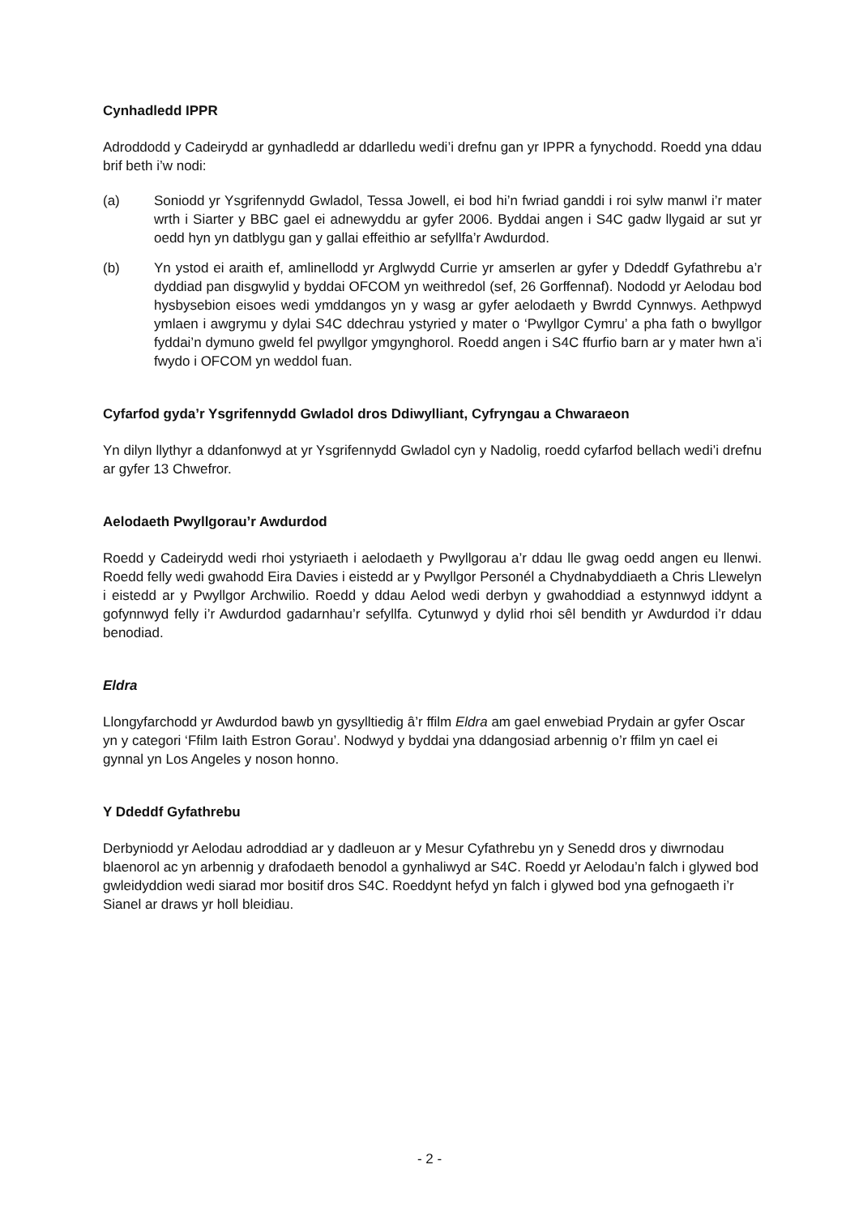Cynhadledd IPPR
Adroddodd y Cadeirydd ar gynhadledd ar ddarlledu wedi’i drefnu gan yr IPPR a fynychodd. Roedd yna ddau brif beth i’w nodi:
(a) Soniodd yr Ysgrifennydd Gwladol, Tessa Jowell, ei bod hi’n fwriad ganddi i roi sylw manwl i’r mater wrth i Siarter y BBC gael ei adnewyddu ar gyfer 2006. Byddai angen i S4C gadw llygaid ar sut yr oedd hyn yn datblygu gan y gallai effeithio ar sefyllfa’r Awdurdod.
(b) Yn ystod ei araith ef, amlinellodd yr Arglwydd Currie yr amserlen ar gyfer y Ddeddf Gyfathrebu a’r dyddiad pan disgwylid y byddai OFCOM yn weithredol (sef, 26 Gorffennaf). Nododd yr Aelodau bod hysbysebion eisoes wedi ymddangos yn y wasg ar gyfer aelodaeth y Bwrdd Cynnwys. Aethpwyd ymlaen i awgrymu y dylai S4C ddechrau ystyried y mater o ‘Pwyllgor Cymru’ a pha fath o bwyllgor fyddai’n dymuno gweld fel pwyllgor ymgynghorol. Roedd angen i S4C ffurfio barn ar y mater hwn a’i fwydo i OFCOM yn weddol fuan.
Cyfarfod gyda’r Ysgrifennydd Gwladol dros Ddiwylliant, Cyfryngau a Chwaraeon
Yn dilyn llythyr a ddanfonwyd at yr Ysgrifennydd Gwladol cyn y Nadolig, roedd cyfarfod bellach wedi’i drefnu ar gyfer 13 Chwefror.
Aelodaeth Pwyllgorau’r Awdurdod
Roedd y Cadeirydd wedi rhoi ystyriaeth i aelodaeth y Pwyllgorau a’r ddau lle gwag oedd angen eu llenwi. Roedd felly wedi gwahodd Eira Davies i eistedd ar y Pwyllgor Personél a Chydnabyddiaeth a Chris Llewelyn i eistedd ar y Pwyllgor Archwilio. Roedd y ddau Aelod wedi derbyn y gwahoddiad a estynnwyd iddynt a gofynnwyd felly i’r Awdurdod gadarnhau’r sefyllfa. Cytunwyd y dylid rhoi sêl bendith yr Awdurdod i’r ddau benodiad.
Eldra
Llongyfarchodd yr Awdurdod bawb yn gysylltiedig â’r ffilm Eldra am gael enwebiad Prydain ar gyfer Oscar yn y categori ‘Ffilm Iaith Estron Gorau’. Nodwyd y byddai yna ddangosiad arbennig o’r ffilm yn cael ei gynnal yn Los Angeles y noson honno.
Y Ddeddf Gyfathrebu
Derbyniodd yr Aelodau adroddiad ar y dadleuon ar y Mesur Cyfathrebu yn y Senedd dros y diwrnodau blaenorol ac yn arbennig y drafodaeth benodol a gynhaliwyd ar S4C. Roedd yr Aelodau’n falch i glywed bod gwleidyddion wedi siarad mor bositif dros S4C. Roeddynt hefyd yn falch i glywed bod yna gefnogaeth i’r Sianel ar draws yr holl bleidiau.
- 2 -